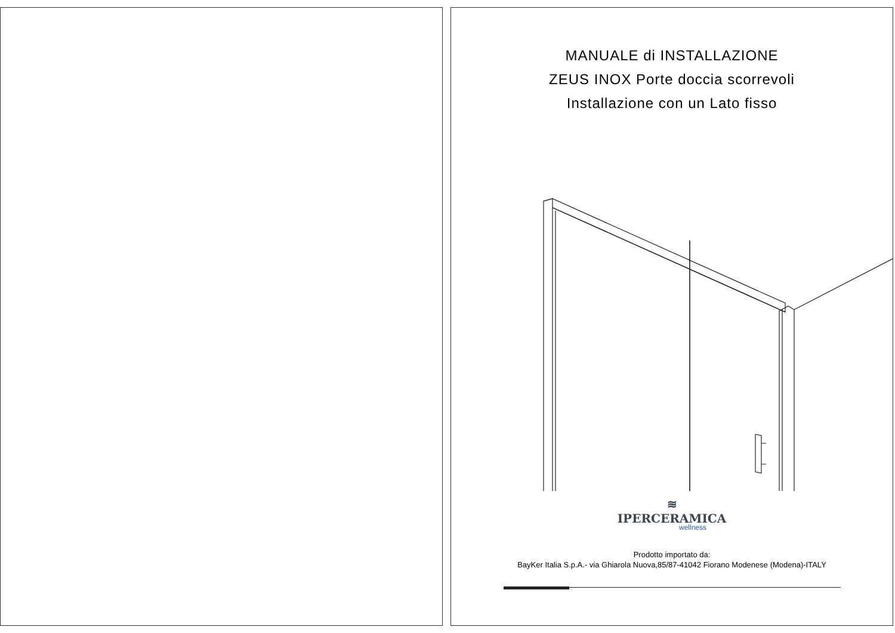MANUALE di INSTALLAZIONE
ZEUS INOX Porte doccia scorrevoli
Installazione con un Lato fisso
≋
IPERCERAMICA
wellness
Prodotto importato da:
BayKer Italia S.p.A.- via Ghiarola Nuova,85/87-41042 Fiorano Modenese (Modena)-ITALY